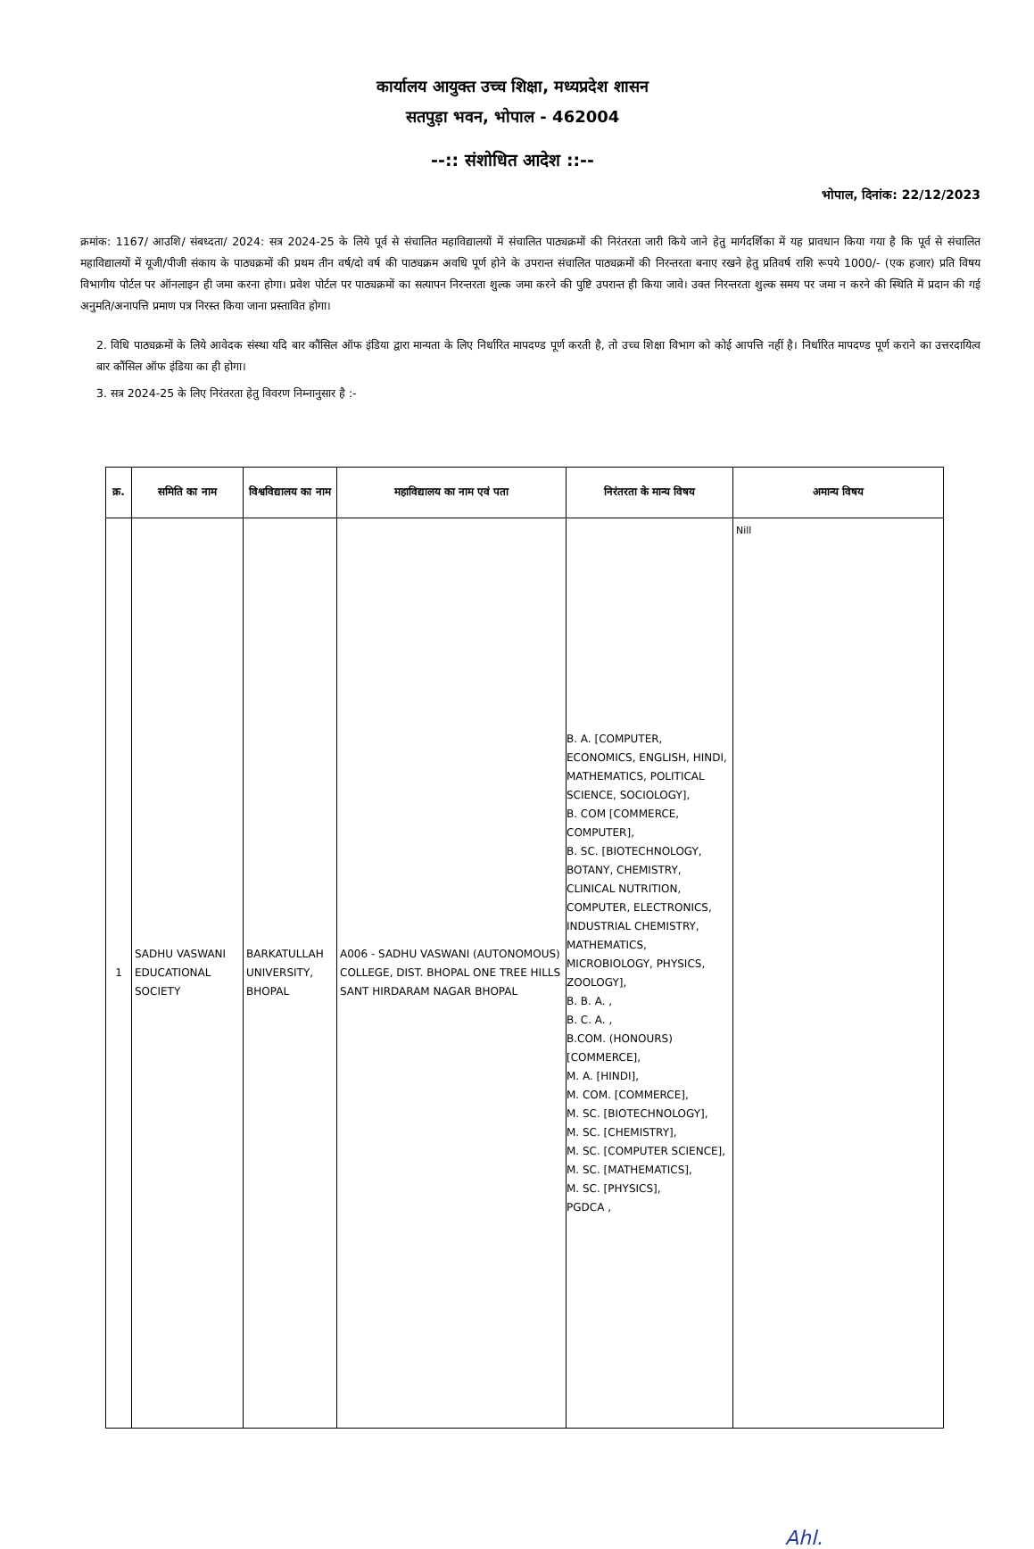कार्यालय आयुक्त उच्च शिक्षा, मध्यप्रदेश शासन
सतपुड़ा भवन, भोपाल - 462004
--:: संशोधित आदेश ::--
भोपाल, दिनांक: 22/12/2023
क्रमांक: 1167/ आउशि/ संबध्दता/ 2024: सत्र 2024-25 के लिये पूर्व से संचालित महाविद्यालयों में संचालित पाठ्यक्रमों की निरंतरता जारी किये जाने हेतु मार्गदर्शिका में यह प्रावधान किया गया है कि पूर्व से संचालित महाविद्यालयों में यूजी/पीजी संकाय के पाठ्यक्रमों की प्रथम तीन वर्ष/दो वर्ष की पाठ्यक्रम अवधि पूर्ण होने के उपरान्त संचालित पाठ्यक्रमों की निरन्तरता बनाए रखने हेतु प्रतिवर्ष राशि रूपये 1000/- (एक हजार) प्रति विषय विभागीय पोर्टल पर ऑनलाइन ही जमा करना होगा। प्रवेश पोर्टल पर पाठ्यक्रमों का सत्यापन निरन्तरता शुल्क जमा करने की पुष्टि उपरान्त ही किया जावे। उक्त निरन्तरता शुल्क समय पर जमा न करने की स्थिति में प्रदान की गई अनुमति/अनापत्ति प्रमाण पत्र निरस्त किया जाना प्रस्तावित होगा।
2. विधि पाठ्यक्रमों के लिये आवेदक संस्था यदि बार कौंसिल ऑफ इंडिया द्वारा मान्यता के लिए निर्धारित मापदण्ड पूर्ण करती है, तो उच्च शिक्षा विभाग को कोई आपत्ति नहीं है। निर्धारित मापदण्ड पूर्ण कराने का उत्तरदायित्व बार कौंसिल ऑफ इंडिया का ही होगा।
3. सत्र 2024-25 के लिए निरंतरता हेतु विवरण निम्नानुसार है :-
| क्र. | समिति का नाम | विश्वविद्यालय का नाम | महाविद्यालय का नाम एवं पता | निरंतरता के मान्य विषय | अमान्य विषय |
| --- | --- | --- | --- | --- | --- |
| 1 | SADHU VASWANI EDUCATIONAL SOCIETY | BARKATULLAH UNIVERSITY, BHOPAL | A006 - SADHU VASWANI (AUTONOMOUS) COLLEGE, DIST. BHOPAL ONE TREE HILLS SANT HIRDARAM NAGAR BHOPAL | B. A. [COMPUTER, ECONOMICS, ENGLISH, HINDI, MATHEMATICS, POLITICAL SCIENCE, SOCIOLOGY], B. COM [COMMERCE, COMPUTER], B. SC. [BIOTECHNOLOGY, BOTANY, CHEMISTRY, CLINICAL NUTRITION, COMPUTER, ELECTRONICS, INDUSTRIAL CHEMISTRY, MATHEMATICS, MICROBIOLOGY, PHYSICS, ZOOLOGY], B. B. A. , B. C. A. , B.COM. (HONOURS) [COMMERCE], M. A. [HINDI], M. COM. [COMMERCE], M. SC. [BIOTECHNOLOGY], M. SC. [CHEMISTRY], M. SC. [COMPUTER SCIENCE], M. SC. [MATHEMATICS], M. SC. [PHYSICS], PGDCA , | Nill |
Ahl.